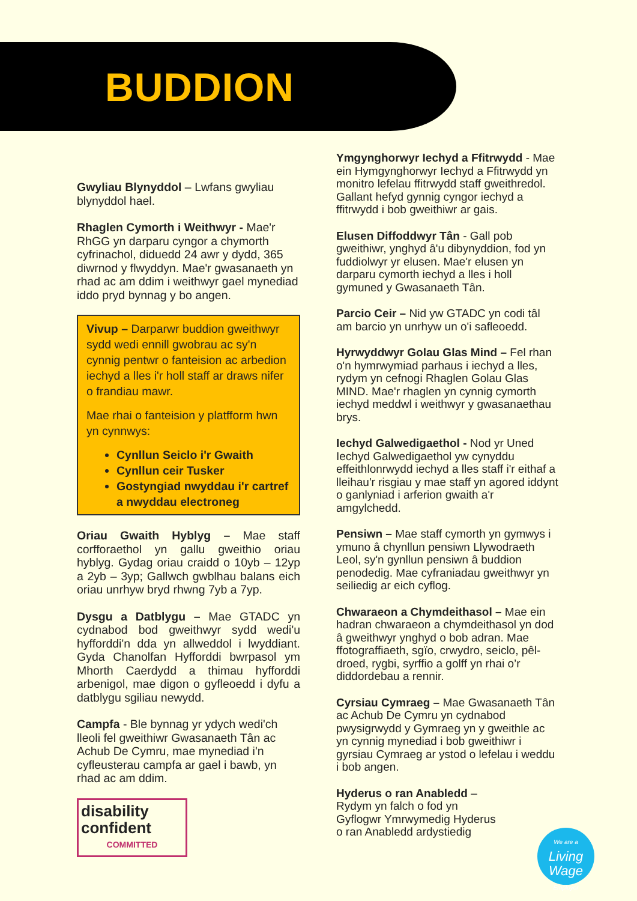BUDDION
Gwyliau Blynyddol – Lwfans gwyliau blynyddol hael.
Rhaglen Cymorth i Weithwyr - Mae'r RhGG yn darparu cyngor a chymorth cyfrinachol, diduedd 24 awr y dydd, 365 diwrnod y flwyddyn. Mae'r gwasanaeth yn rhad ac am ddim i weithwyr gael mynediad iddo pryd bynnag y bo angen.
Vivup – Darparwr buddion gweithwyr sydd wedi ennill gwobrau ac sy'n cynnig pentwr o fanteision ac arbedion iechyd a lles i'r holl staff ar draws nifer o frandiau mawr.
Mae rhai o fanteision y platfform hwn yn cynnwys:
Cynllun Seiclo i'r Gwaith
Cynllun ceir Tusker
Gostyngiad nwyddau i'r cartref a nwyddau electroneg
Oriau Gwaith Hyblyg – Mae staff corfforaethol yn gallu gweithio oriau hyblyg. Gydag oriau craidd o 10yb – 12yp a 2yb – 3yp; Gallwch gwblhau balans eich oriau unrhyw bryd rhwng 7yb a 7yp.
Dysgu a Datblygu – Mae GTADC yn cydnabod bod gweithwyr sydd wedi'u hyfforddi'n dda yn allweddol i lwyddiant. Gyda Chanolfan Hyfforddi bwrpasol ym Mhorth Caerdydd a thimau hyfforddi arbenigol, mae digon o gyfleoedd i dyfu a datblygu sgiliau newydd.
Campfa - Ble bynnag yr ydych wedi'ch lleoli fel gweithiwr Gwasanaeth Tân ac Achub De Cymru, mae mynediad i'n cyfleusterau campfa ar gael i bawb, yn rhad ac am ddim.
disability confident
COMMITTED
Ymgynghorwyr Iechyd a Ffitrwydd - Mae ein Hymgynghorwyr Iechyd a Ffitrwydd yn monitro lefelau ffitrwydd staff gweithredol. Gallant hefyd gynnig cyngor iechyd a ffitrwydd i bob gweithiwr ar gais.
Elusen Diffoddwyr Tân - Gall pob gweithiwr, ynghyd â'u dibynyddion, fod yn fuddiolwyr yr elusen. Mae'r elusen yn darparu cymorth iechyd a lles i holl gymuned y Gwasanaeth Tân.
Parcio Ceir – Nid yw GTADC yn codi tâl am barcio yn unrhyw un o'i safleoedd.
Hyrwyddwyr Golau Glas Mind – Fel rhan o'n hymrwymiad parhaus i iechyd a lles, rydym yn cefnogi Rhaglen Golau Glas MIND. Mae'r rhaglen yn cynnig cymorth iechyd meddwl i weithwyr y gwasanaethau brys.
Iechyd Galwedigaethol - Nod yr Uned Iechyd Galwedigaethol yw cynyddu effeithlonrwydd iechyd a lles staff i'r eithaf a lleihau'r risgiau y mae staff yn agored iddynt o ganlyniad i arferion gwaith a'r amgylchedd.
Pensiwn – Mae staff cymorth yn gymwys i ymuno â chynllun pensiwn Llywodraeth Leol, sy'n gynllun pensiwn â buddion penodedig. Mae cyfraniadau gweithwyr yn seiliedig ar eich cyflog.
Chwaraeon a Chymdeithasol – Mae ein hadran chwaraeon a chymdeithasol yn dod â gweithwyr ynghyd o bob adran. Mae ffotograffiaeth, sgïo, crwydro, seiclo, pêl-droed, rygbi, syrffio a golff yn rhai o’r diddordebau a rennir.
Cyrsiau Cymraeg – Mae Gwasanaeth Tân ac Achub De Cymru yn cydnabod pwysigrwydd y Gymraeg yn y gweithle ac yn cynnig mynediad i bob gweithiwr i gyrsiau Cymraeg ar ystod o lefelau i weddu i bob angen.
Hyderus o ran Anabledd – Rydym yn falch o fod yn Gyflogwr Ymrwymedig Hyderus o ran Anabledd ardystiedig
We are a
Living Wage
Employer